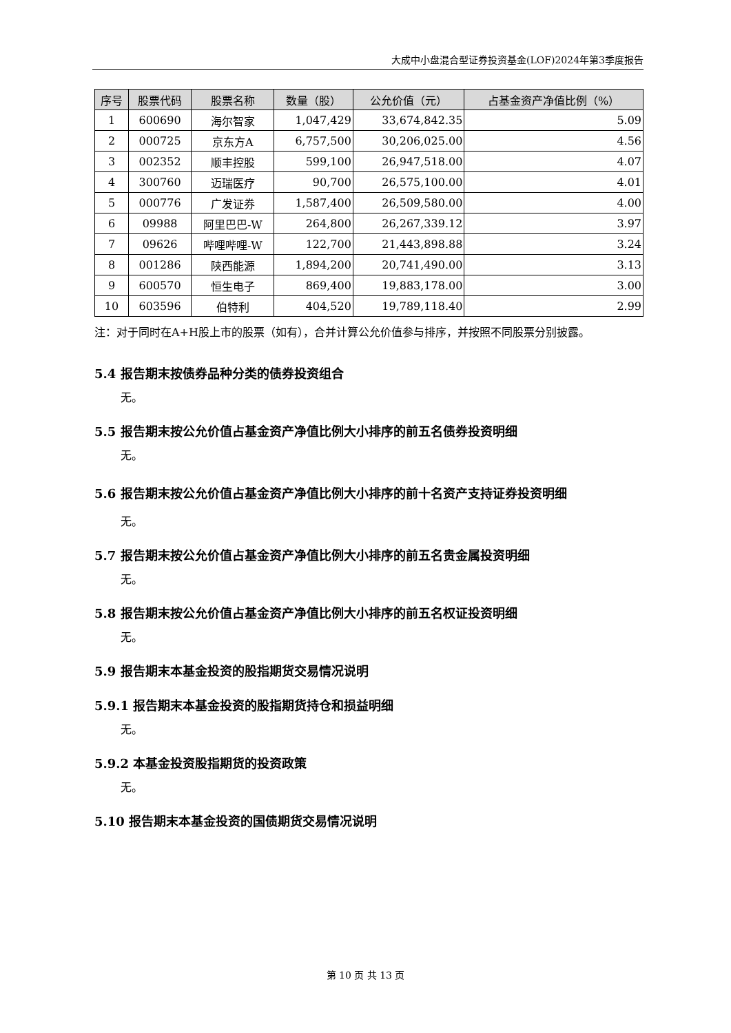大成中小盘混合型证券投资基金(LOF)2024年第3季度报告
| 序号 | 股票代码 | 股票名称 | 数量（股） | 公允价值（元） | 占基金资产净值比例（%） |
| --- | --- | --- | --- | --- | --- |
| 1 | 600690 | 海尔智家 | 1,047,429 | 33,674,842.35 | 5.09 |
| 2 | 000725 | 京东方A | 6,757,500 | 30,206,025.00 | 4.56 |
| 3 | 002352 | 顺丰控股 | 599,100 | 26,947,518.00 | 4.07 |
| 4 | 300760 | 迈瑞医疗 | 90,700 | 26,575,100.00 | 4.01 |
| 5 | 000776 | 广发证券 | 1,587,400 | 26,509,580.00 | 4.00 |
| 6 | 09988 | 阿里巴巴-W | 264,800 | 26,267,339.12 | 3.97 |
| 7 | 09626 | 哔哩哔哩-W | 122,700 | 21,443,898.88 | 3.24 |
| 8 | 001286 | 陕西能源 | 1,894,200 | 20,741,490.00 | 3.13 |
| 9 | 600570 | 恒生电子 | 869,400 | 19,883,178.00 | 3.00 |
| 10 | 603596 | 伯特利 | 404,520 | 19,789,118.40 | 2.99 |
注：对于同时在A+H股上市的股票（如有），合并计算公允价值参与排序，并按照不同股票分别披露。
5.4 报告期末按债券品种分类的债券投资组合
无。
5.5 报告期末按公允价值占基金资产净值比例大小排序的前五名债券投资明细
无。
5.6 报告期末按公允价值占基金资产净值比例大小排序的前十名资产支持证券投资明细
无。
5.7 报告期末按公允价值占基金资产净值比例大小排序的前五名贵金属投资明细
无。
5.8 报告期末按公允价值占基金资产净值比例大小排序的前五名权证投资明细
无。
5.9 报告期末本基金投资的股指期货交易情况说明
5.9.1 报告期末本基金投资的股指期货持仓和损益明细
无。
5.9.2 本基金投资股指期货的投资政策
无。
5.10 报告期末本基金投资的国债期货交易情况说明
第 10 页 共 13 页